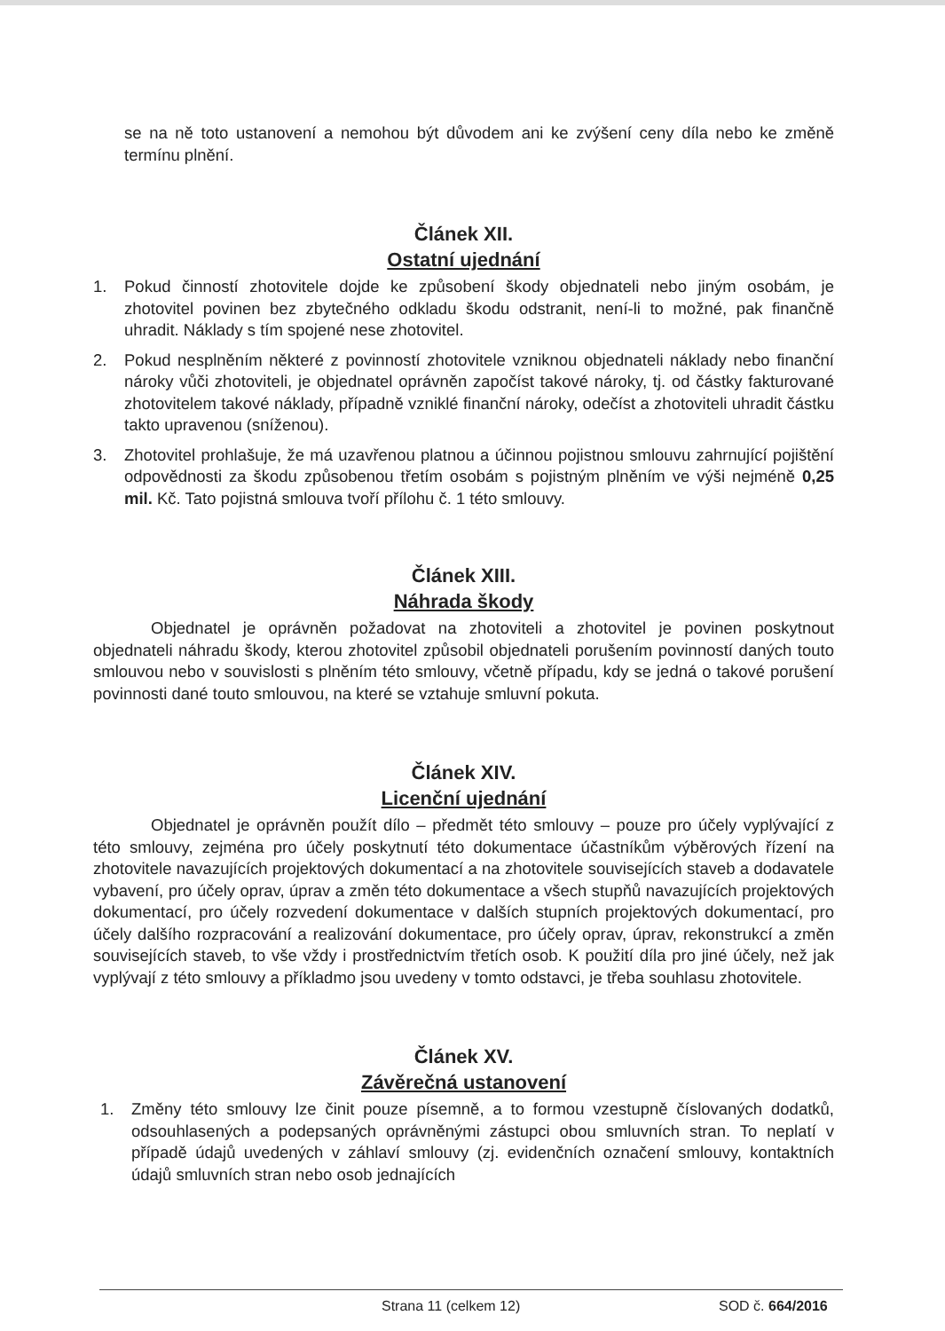se na ně toto ustanovení a nemohou být důvodem ani ke zvýšení ceny díla nebo ke změně termínu plnění.
Článek XII.
Ostatní ujednání
1. Pokud činností zhotovitele dojde ke způsobení škody objednateli nebo jiným osobám, je zhotovitel povinen bez zbytečného odkladu škodu odstranit, není-li to možné, pak finančně uhradit. Náklady s tím spojené nese zhotovitel.
2. Pokud nesplněním některé z povinností zhotovitele vzniknou objednateli náklady nebo finanční nároky vůči zhotoviteli, je objednatel oprávněn započíst takové nároky, tj. od částky fakturované zhotovitelem takové náklady, případně vzniklé finanční nároky, odečíst a zhotoviteli uhradit částku takto upravenou (sníženou).
3. Zhotovitel prohlašuje, že má uzavřenou platnou a účinnou pojistnou smlouvu zahrnující pojištění odpovědnosti za škodu způsobenou třetím osobám s pojistným plněním ve výši nejméně 0,25 mil. Kč. Tato pojistná smlouva tvoří přílohu č. 1 této smlouvy.
Článek XIII.
Náhrada škody
Objednatel je oprávněn požadovat na zhotoviteli a zhotovitel je povinen poskytnout objednateli náhradu škody, kterou zhotovitel způsobil objednateli porušením povinností daných touto smlouvou nebo v souvislosti s plněním této smlouvy, včetně případu, kdy se jedná o takové porušení povinnosti dané touto smlouvou, na které se vztahuje smluvní pokuta.
Článek XIV.
Licenční ujednání
Objednatel je oprávněn použít dílo – předmět této smlouvy – pouze pro účely vyplývající z této smlouvy, zejména pro účely poskytnutí této dokumentace účastníkům výběrových řízení na zhotovitele navazujících projektových dokumentací a na zhotovitele souvisejících staveb a dodavatele vybavení, pro účely oprav, úprav a změn této dokumentace a všech stupňů navazujících projektových dokumentací, pro účely rozvedení dokumentace v dalších stupních projektových dokumentací, pro účely dalšího rozpracování a realizování dokumentace, pro účely oprav, úprav, rekonstrukcí a změn souvisejících staveb, to vše vždy i prostřednictvím třetích osob. K použití díla pro jiné účely, než jak vyplývají z této smlouvy a příkladmo jsou uvedeny v tomto odstavci, je třeba souhlasu zhotovitele.
Článek XV.
Závěrečná ustanovení
1. Změny této smlouvy lze činit pouze písemně, a to formou vzestupně číslovaných dodatků, odsouhlasených a podepsaných oprávněnými zástupci obou smluvních stran. To neplatí v případě údajů uvedených v záhlaví smlouvy (zj. evidenčních označení smlouvy, kontaktních údajů smluvních stran nebo osob jednajících
Strana 11 (celkem 12) SOD č. 664/2016